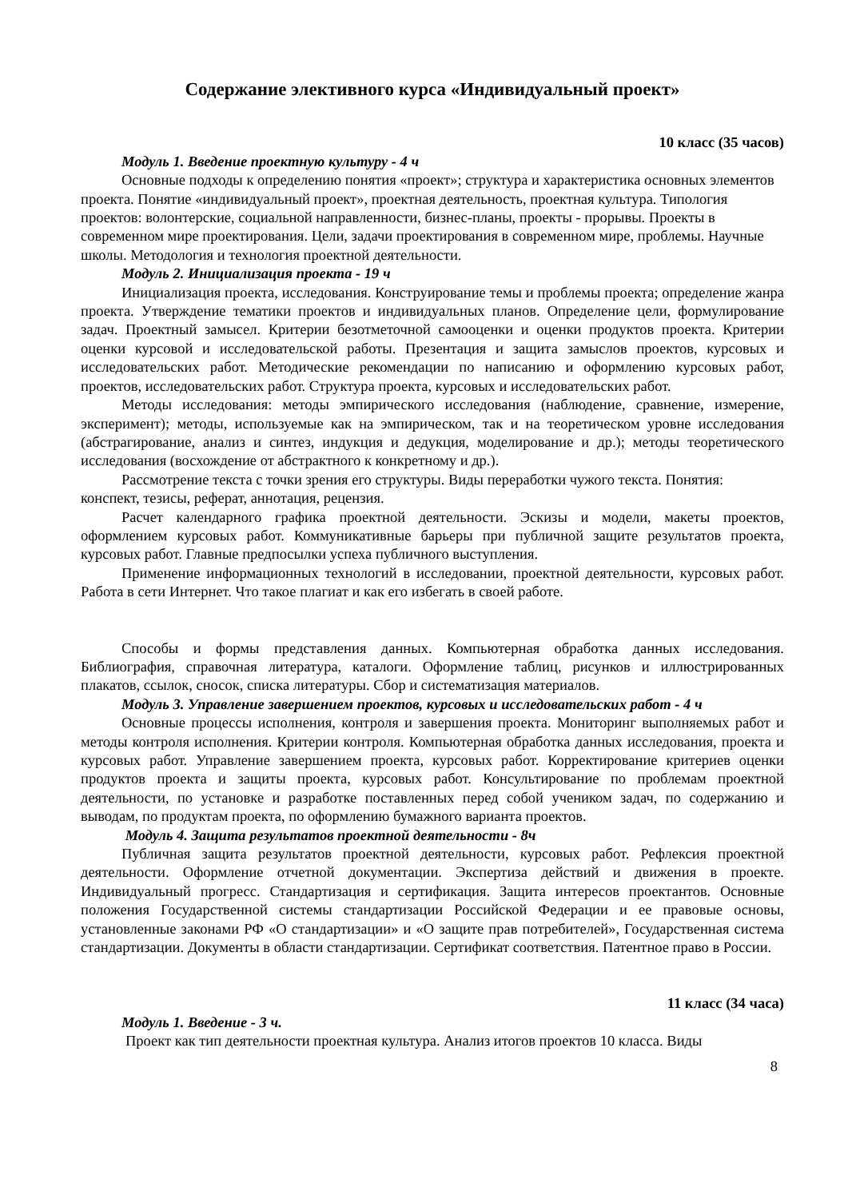Содержание элективного курса «Индивидуальный проект»
10 класс (35 часов)
Модуль 1. Введение проектную культуру - 4 ч
Основные подходы к определению понятия «проект»; структура и характеристика основных элементов проекта. Понятие «индивидуальный проект», проектная деятельность, проектная культура. Типология проектов: волонтерские, социальной направленности, бизнес-планы, проекты - прорывы. Проекты в современном мире проектирования. Цели, задачи проектирования в современном мире, проблемы. Научные школы. Методология и технология проектной деятельности.
Модуль 2. Инициализация проекта - 19 ч
Инициализация проекта, исследования. Конструирование темы и проблемы проекта; определение жанра проекта. Утверждение тематики проектов и индивидуальных планов. Определение цели, формулирование задач. Проектный замысел. Критерии безотметочной самооценки и оценки продуктов проекта. Критерии оценки курсовой и исследовательской работы. Презентация и защита замыслов проектов, курсовых и исследовательских работ. Методические рекомендации по написанию и оформлению курсовых работ, проектов, исследовательских работ. Структура проекта, курсовых и исследовательских работ.
Методы исследования: методы эмпирического исследования (наблюдение, сравнение, измерение, эксперимент); методы, используемые как на эмпирическом, так и на теоретическом уровне исследования (абстрагирование, анализ и синтез, индукция и дедукция, моделирование и др.); методы теоретического исследования (восхождение от абстрактного к конкретному и др.).
Рассмотрение текста с точки зрения его структуры. Виды переработки чужого текста. Понятия: конспект, тезисы, реферат, аннотация, рецензия.
Расчет календарного графика проектной деятельности. Эскизы и модели, макеты проектов, оформлением курсовых работ. Коммуникативные барьеры при публичной защите результатов проекта, курсовых работ. Главные предпосылки успеха публичного выступления.
Применение информационных технологий в исследовании, проектной деятельности, курсовых работ. Работа в сети Интернет. Что такое плагиат и как его избегать в своей работе.
Способы и формы представления данных. Компьютерная обработка данных исследования. Библиография, справочная литература, каталоги. Оформление таблиц, рисунков и иллюстрированных плакатов, ссылок, сносок, списка литературы. Сбор и систематизация материалов.
Модуль 3. Управление завершением проектов, курсовых и исследовательских работ - 4 ч
Основные процессы исполнения, контроля и завершения проекта. Мониторинг выполняемых работ и методы контроля исполнения. Критерии контроля. Компьютерная обработка данных исследования, проекта и курсовых работ. Управление завершением проекта, курсовых работ. Корректирование критериев оценки продуктов проекта и защиты проекта, курсовых работ. Консультирование по проблемам проектной деятельности, по установке и разработке поставленных перед собой учеником задач, по содержанию и выводам, по продуктам проекта, по оформлению бумажного варианта проектов.
Модуль 4. Защита результатов проектной деятельности - 8ч
Публичная защита результатов проектной деятельности, курсовых работ. Рефлексия проектной деятельности. Оформление отчетной документации. Экспертиза действий и движения в проекте. Индивидуальный прогресс. Стандартизация и сертификация. Защита интересов проектантов. Основные положения Государственной системы стандартизации Российской Федерации и ее правовые основы, установленные законами РФ «О стандартизации» и «О защите прав потребителей», Государственная система стандартизации. Документы в области стандартизации. Сертификат соответствия. Патентное право в России.
11 класс (34 часа)
Модуль 1. Введение - 3 ч.
Проект как тип деятельности проектная культура. Анализ итогов проектов 10 класса. Виды
8